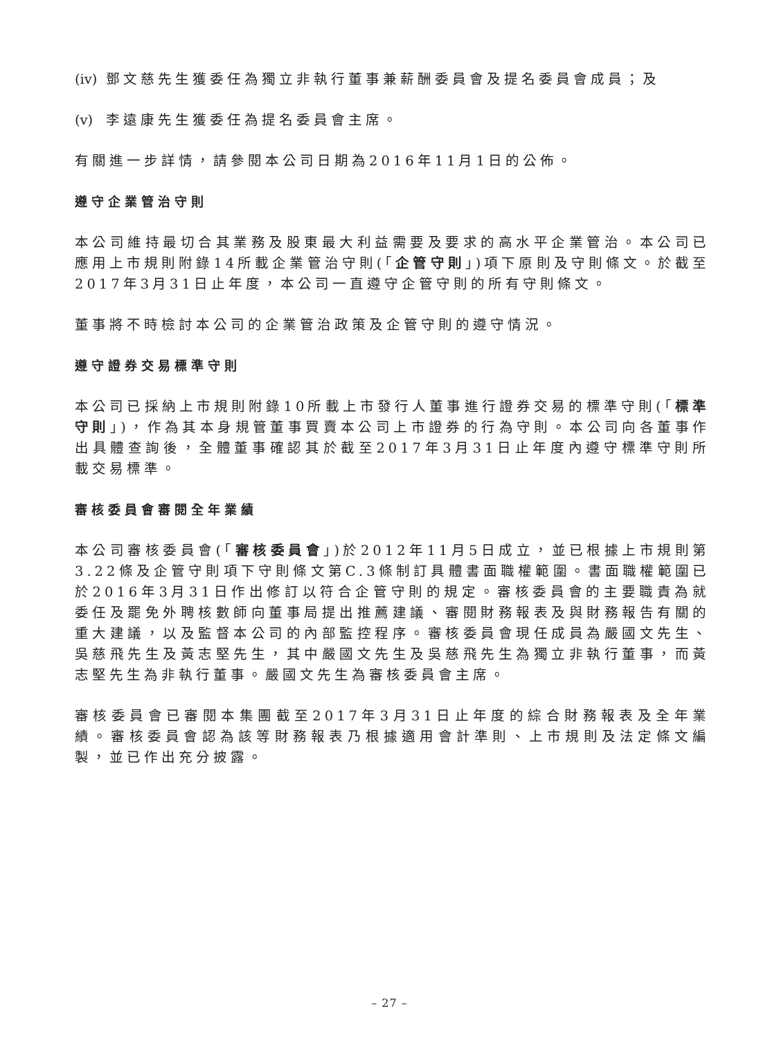(iv) 鄧文慈先生獲委任為獨立非執行董事兼薪酬委員會及提名委員會成員；及
(v) 李遠康先生獲委任為提名委員會主席。
有關進一步詳情，請參閱本公司日期為2016年11月1日的公佈。
遵守企業管治守則
本公司維持最切合其業務及股東最大利益需要及要求的高水平企業管治。本公司已應用上市規則附錄14所載企業管治守則(「企管守則」)項下原則及守則條文。於截至2017年3月31日止年度，本公司一直遵守企管守則的所有守則條文。
董事將不時檢討本公司的企業管治政策及企管守則的遵守情況。
遵守證券交易標準守則
本公司已採納上市規則附錄10所載上市發行人董事進行證券交易的標準守則(「標準守則」)，作為其本身規管董事買賣本公司上市證券的行為守則。本公司向各董事作出具體查詢後，全體董事確認其於截至2017年3月31日止年度內遵守標準守則所載交易標準。
審核委員會審閱全年業績
本公司審核委員會(「審核委員會」)於2012年11月5日成立，並已根據上市規則第3.22條及企管守則項下守則條文第C.3條制訂具體書面職權範圍。書面職權範圍已於2016年3月31日作出修訂以符合企管守則的規定。審核委員會的主要職責為就委任及罷免外聘核數師向董事局提出推薦建議、審閱財務報表及與財務報告有關的重大建議，以及監督本公司的內部監控程序。審核委員會現任成員為嚴國文先生、吳慈飛先生及黃志堅先生，其中嚴國文先生及吳慈飛先生為獨立非執行董事，而黃志堅先生為非執行董事。嚴國文先生為審核委員會主席。
審核委員會已審閱本集團截至2017年3月31日止年度的綜合財務報表及全年業績。審核委員會認為該等財務報表乃根據適用會計準則、上市規則及法定條文編製，並已作出充分披露。
– 27 –